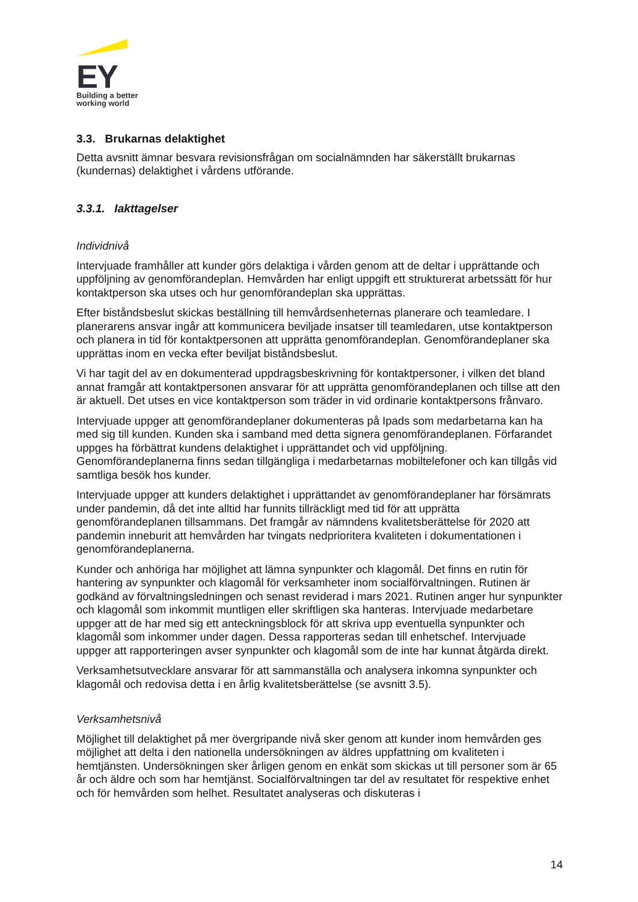EY
Building a better
working world
3.3. Brukarnas delaktighet
Detta avsnitt ämnar besvara revisionsfrågan om socialnämnden har säkerställt brukarnas (kundernas) delaktighet i vårdens utförande.
3.3.1. Iakttagelser
Individnivå
Intervjuade framhåller att kunder görs delaktiga i vården genom att de deltar i upprättande och uppföljning av genomförandeplan. Hemvården har enligt uppgift ett strukturerat arbetssätt för hur kontaktperson ska utses och hur genomförandeplan ska upprättas.
Efter biståndsbeslut skickas beställning till hemvårdsenheternas planerare och teamledare. I planerarens ansvar ingår att kommunicera beviljade insatser till teamledaren, utse kontaktperson och planera in tid för kontaktpersonen att upprätta genomförandeplan. Genomförandeplaner ska upprättas inom en vecka efter beviljat biståndsbeslut.
Vi har tagit del av en dokumenterad uppdragsbeskrivning för kontaktpersoner, i vilken det bland annat framgår att kontaktpersonen ansvarar för att upprätta genomförandeplanen och tillse att den är aktuell. Det utses en vice kontaktperson som träder in vid ordinarie kontaktpersons frånvaro.
Intervjuade uppger att genomförandeplaner dokumenteras på Ipads som medarbetarna kan ha med sig till kunden. Kunden ska i samband med detta signera genomförandeplanen. Förfarandet uppges ha förbättrat kundens delaktighet i upprättandet och vid uppföljning. Genomförandeplanerna finns sedan tillgängliga i medarbetarnas mobiltelefoner och kan tillgås vid samtliga besök hos kunder.
Intervjuade uppger att kunders delaktighet i upprättandet av genomförandeplaner har försämrats under pandemin, då det inte alltid har funnits tillräckligt med tid för att upprätta genomförandeplanen tillsammans. Det framgår av nämndens kvalitetsberättelse för 2020 att pandemin inneburit att hemvården har tvingats nedprioritera kvaliteten i dokumentationen i genomförandeplanerna.
Kunder och anhöriga har möjlighet att lämna synpunkter och klagomål. Det finns en rutin för hantering av synpunkter och klagomål för verksamheter inom socialförvaltningen. Rutinen är godkänd av förvaltningsledningen och senast reviderad i mars 2021. Rutinen anger hur synpunkter och klagomål som inkommit muntligen eller skriftligen ska hanteras. Intervjuade medarbetare uppger att de har med sig ett anteckningsblock för att skriva upp eventuella synpunkter och klagomål som inkommer under dagen. Dessa rapporteras sedan till enhetschef. Intervjuade uppger att rapporteringen avser synpunkter och klagomål som de inte har kunnat åtgärda direkt.
Verksamhetsutvecklare ansvarar för att sammanställa och analysera inkomna synpunkter och klagomål och redovisa detta i en årlig kvalitetsberättelse (se avsnitt 3.5).
Verksamhetsnivå
Möjlighet till delaktighet på mer övergripande nivå sker genom att kunder inom hemvården ges möjlighet att delta i den nationella undersökningen av äldres uppfattning om kvaliteten i hemtjänsten. Undersökningen sker årligen genom en enkät som skickas ut till personer som är 65 år och äldre och som har hemtjänst. Socialförvaltningen tar del av resultatet för respektive enhet och för hemvården som helhet. Resultatet analyseras och diskuteras i
14